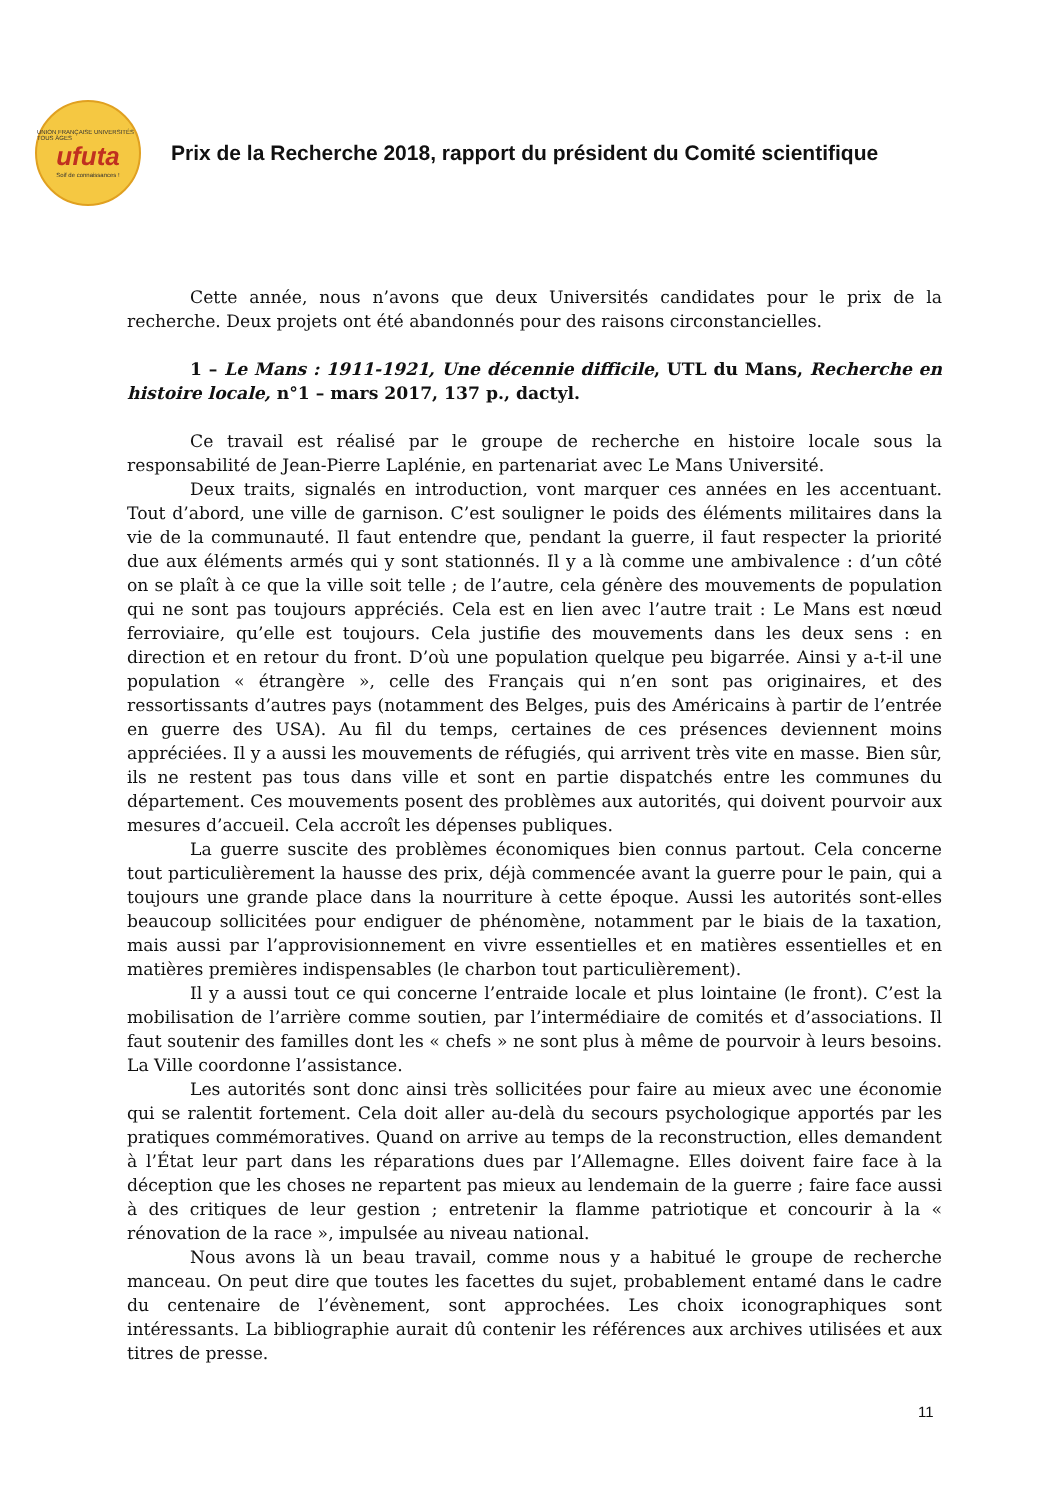UNION FRANÇAISE UNIVERSITÉS TOUS ÂGES
ufuta
Soif de connaissances !
Prix de la Recherche 2018, rapport du président du Comité scientifique
Cette année, nous n’avons que deux Universités candidates pour le prix de la recherche. Deux projets ont été abandonnés pour des raisons circonstancielles.
1 – Le Mans : 1911-1921, Une décennie difficile, UTL du Mans, Recherche en histoire locale, n°1 – mars 2017, 137 p., dactyl.
Ce travail est réalisé par le groupe de recherche en histoire locale sous la responsabilité de Jean-Pierre Laplénie, en partenariat avec Le Mans Université.
Deux traits, signalés en introduction, vont marquer ces années en les accentuant. Tout d’abord, une ville de garnison. C’est souligner le poids des éléments militaires dans la vie de la communauté. Il faut entendre que, pendant la guerre, il faut respecter la priorité due aux éléments armés qui y sont stationnés. Il y a là comme une ambivalence : d’un côté on se plaît à ce que la ville soit telle ; de l’autre, cela génère des mouvements de population qui ne sont pas toujours appréciés. Cela est en lien avec l’autre trait : Le Mans est nœud ferroviaire, qu’elle est toujours. Cela justifie des mouvements dans les deux sens : en direction et en retour du front. D’où une population quelque peu bigarrée. Ainsi y a-t-il une population « étrangère », celle des Français qui n’en sont pas originaires, et des ressortissants d’autres pays (notamment des Belges, puis des Américains à partir de l’entrée en guerre des USA). Au fil du temps, certaines de ces présences deviennent moins appréciées. Il y a aussi les mouvements de réfugiés, qui arrivent très vite en masse. Bien sûr, ils ne restent pas tous dans ville et sont en partie dispatchés entre les communes du département. Ces mouvements posent des problèmes aux autorités, qui doivent pourvoir aux mesures d’accueil. Cela accroît les dépenses publiques.
La guerre suscite des problèmes économiques bien connus partout. Cela concerne tout particulièrement la hausse des prix, déjà commencée avant la guerre pour le pain, qui a toujours une grande place dans la nourriture à cette époque. Aussi les autorités sont-elles beaucoup sollicitées pour endiguer de phénomène, notamment par le biais de la taxation, mais aussi par l’approvisionnement en vivre essentielles et en matières essentielles et en matières premières indispensables (le charbon tout particulièrement).
Il y a aussi tout ce qui concerne l’entraide locale et plus lointaine (le front). C’est la mobilisation de l’arrière comme soutien, par l’intermédiaire de comités et d’associations. Il faut soutenir des familles dont les « chefs » ne sont plus à même de pourvoir à leurs besoins. La Ville coordonne l’assistance.
Les autorités sont donc ainsi très sollicitées pour faire au mieux avec une économie qui se ralentit fortement. Cela doit aller au-delà du secours psychologique apportés par les pratiques commémoratives. Quand on arrive au temps de la reconstruction, elles demandent à l’État leur part dans les réparations dues par l’Allemagne. Elles doivent faire face à la déception que les choses ne repartent pas mieux au lendemain de la guerre ; faire face aussi à des critiques de leur gestion ; entretenir la flamme patriotique et concourir à la « rénovation de la race », impulsée au niveau national.
Nous avons là un beau travail, comme nous y a habitué le groupe de recherche manceau. On peut dire que toutes les facettes du sujet, probablement entamé dans le cadre du centenaire de l’évènement, sont approchées. Les choix iconographiques sont intéressants. La bibliographie aurait dû contenir les références aux archives utilisées et aux titres de presse.
11